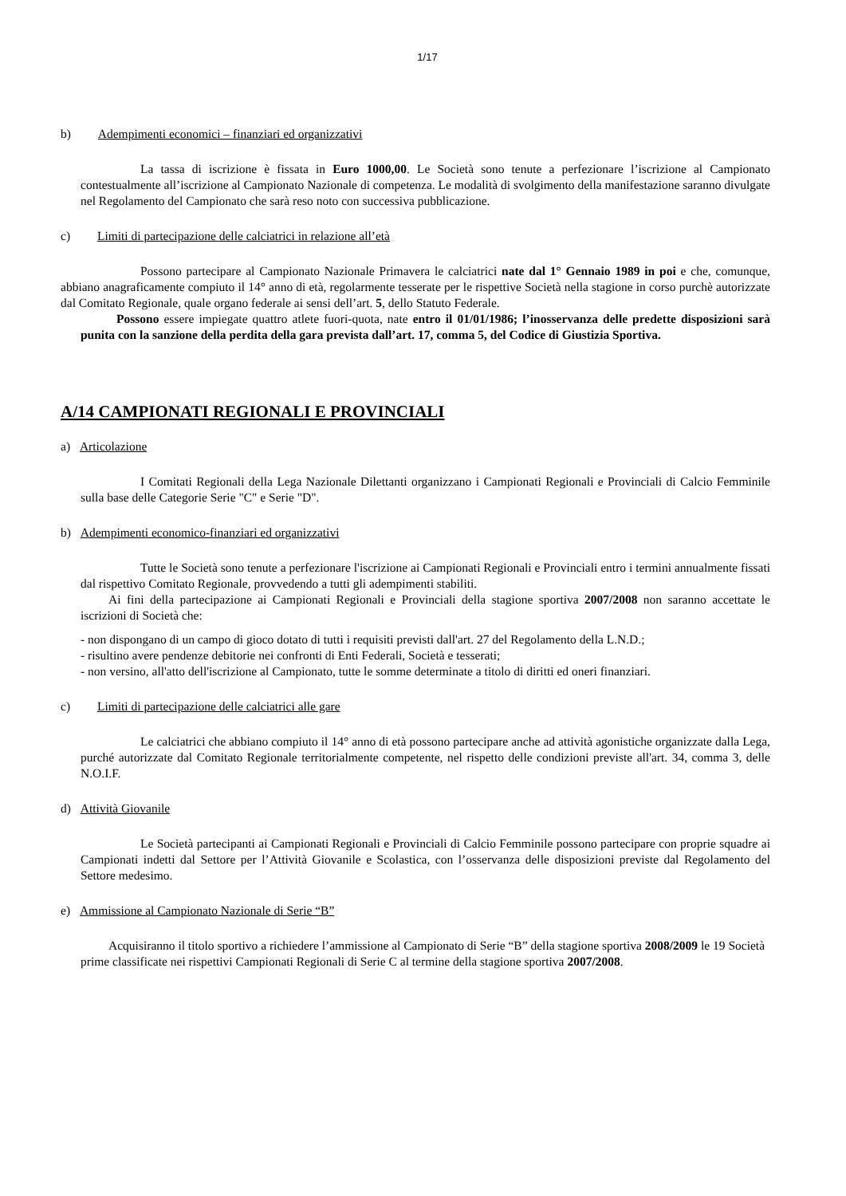1/17
b) Adempimenti economici – finanziari ed organizzativi
La tassa di iscrizione è fissata in Euro 1000,00. Le Società sono tenute a perfezionare l’iscrizione al Campionato contestualmente all’iscrizione al Campionato Nazionale di competenza. Le modalità di svolgimento della manifestazione saranno divulgate nel Regolamento del Campionato che sarà reso noto con successiva pubblicazione.
c) Limiti di partecipazione delle calciatrici in relazione all’età
Possono partecipare al Campionato Nazionale Primavera le calciatrici nate dal 1° Gennaio 1989 in poi e che, comunque, abbiano anagraficamente compiuto il 14° anno di età, regolarmente tesserate per le rispettive Società nella stagione in corso purchè autorizzate dal Comitato Regionale, quale organo federale ai sensi dell’art. 5, dello Statuto Federale.
Possono essere impiegate quattro atlete fuori-quota, nate entro il 01/01/1986; l’inosservanza delle predette disposizioni sarà punita con la sanzione della perdita della gara prevista dall’art. 17, comma 5, del Codice di Giustizia Sportiva.
A/14 CAMPIONATI REGIONALI E PROVINCIALI
a) Articolazione
I Comitati Regionali della Lega Nazionale Dilettanti organizzano i Campionati Regionali e Provinciali di Calcio Femminile sulla base delle Categorie Serie "C" e Serie "D".
b) Adempimenti economico-finanziari ed organizzativi
Tutte le Società sono tenute a perfezionare l'iscrizione ai Campionati Regionali e Provinciali entro i termini annualmente fissati dal rispettivo Comitato Regionale, provvedendo a tutti gli adempimenti stabiliti.
Ai fini della partecipazione ai Campionati Regionali e Provinciali della stagione sportiva 2007/2008 non saranno accettate le iscrizioni di Società che:
- non dispongano di un campo di gioco dotato di tutti i requisiti previsti dall'art. 27 del Regolamento della L.N.D.;
- risultino avere pendenze debitorie nei confronti di Enti Federali, Società e tesserati;
- non versino, all'atto dell'iscrizione al Campionato, tutte le somme determinate a titolo di diritti ed oneri finanziari.
c) Limiti di partecipazione delle calciatrici alle gare
Le calciatrici che abbiano compiuto il 14° anno di età possono partecipare anche ad attività agonistiche organizzate dalla Lega, purché autorizzate dal Comitato Regionale territorialmente competente, nel rispetto delle condizioni previste all'art. 34, comma 3, delle N.O.I.F.
d) Attività Giovanile
Le Società partecipanti ai Campionati Regionali e Provinciali di Calcio Femminile possono partecipare con proprie squadre ai Campionati indetti dal Settore per l’Attività Giovanile e Scolastica, con l’osservanza delle disposizioni previste dal Regolamento del Settore medesimo.
e) Ammissione al Campionato Nazionale di Serie “B”
Acquisiranno il titolo sportivo a richiedere l’ammissione al Campionato di Serie “B” della stagione sportiva 2008/2009 le 19 Società prime classificate nei rispettivi Campionati Regionali di Serie C al termine della stagione sportiva 2007/2008.